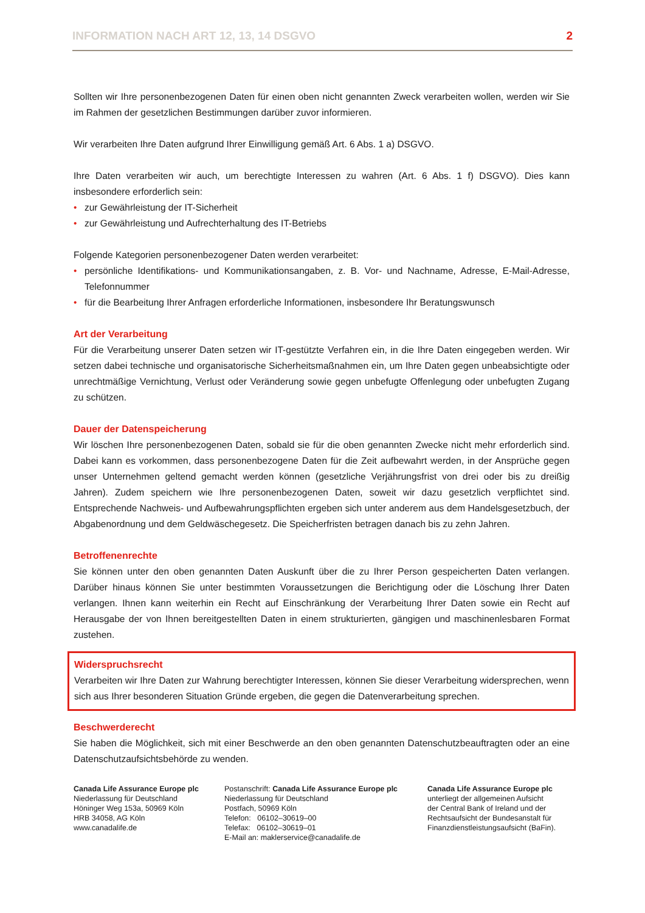INFORMATION NACH ART 12, 13, 14 DSGVO 2
Sollten wir Ihre personenbezogenen Daten für einen oben nicht genannten Zweck verarbeiten wollen, werden wir Sie im Rahmen der gesetzlichen Bestimmungen darüber zuvor informieren.
Wir verarbeiten Ihre Daten aufgrund Ihrer Einwilligung gemäß Art. 6 Abs. 1 a) DSGVO.
Ihre Daten verarbeiten wir auch, um berechtigte Interessen zu wahren (Art. 6 Abs. 1 f) DSGVO). Dies kann insbesondere erforderlich sein:
• zur Gewährleistung der IT-Sicherheit
• zur Gewährleistung und Aufrechterhaltung des IT-Betriebs
Folgende Kategorien personenbezogener Daten werden verarbeitet:
• persönliche Identifikations- und Kommunikationsangaben, z. B. Vor- und Nachname, Adresse, E-Mail-Adresse, Telefonnummer
• für die Bearbeitung Ihrer Anfragen erforderliche Informationen, insbesondere Ihr Beratungswunsch
Art der Verarbeitung
Für die Verarbeitung unserer Daten setzen wir IT-gestützte Verfahren ein, in die Ihre Daten eingegeben werden. Wir setzen dabei technische und organisatorische Sicherheitsmaßnahmen ein, um Ihre Daten gegen unbeabsichtigte oder unrechtmäßige Vernichtung, Verlust oder Veränderung sowie gegen unbefugte Offenlegung oder unbefugten Zugang zu schützen.
Dauer der Datenspeicherung
Wir löschen Ihre personenbezogenen Daten, sobald sie für die oben genannten Zwecke nicht mehr erforderlich sind. Dabei kann es vorkommen, dass personenbezogene Daten für die Zeit aufbewahrt werden, in der Ansprüche gegen unser Unternehmen geltend gemacht werden können (gesetzliche Verjährungsfrist von drei oder bis zu dreißig Jahren). Zudem speichern wie Ihre personenbezogenen Daten, soweit wir dazu gesetzlich verpflichtet sind. Entsprechende Nachweis- und Aufbewahrungspflichten ergeben sich unter anderem aus dem Handelsgesetzbuch, der Abgabenordnung und dem Geldwäschegesetz. Die Speicherfristen betragen danach bis zu zehn Jahren.
Betroffenenrechte
Sie können unter den oben genannten Daten Auskunft über die zu Ihrer Person gespeicherten Daten verlangen. Darüber hinaus können Sie unter bestimmten Voraussetzungen die Berichtigung oder die Löschung Ihrer Daten verlangen. Ihnen kann weiterhin ein Recht auf Einschränkung der Verarbeitung Ihrer Daten sowie ein Recht auf Herausgabe der von Ihnen bereitgestellten Daten in einem strukturierten, gängigen und maschinenlesbaren Format zustehen.
Widerspruchsrecht
Verarbeiten wir Ihre Daten zur Wahrung berechtigter Interessen, können Sie dieser Verarbeitung widersprechen, wenn sich aus Ihrer besonderen Situation Gründe ergeben, die gegen die Datenverarbeitung sprechen.
Beschwerderecht
Sie haben die Möglichkeit, sich mit einer Beschwerde an den oben genannten Datenschutzbeauftragten oder an eine Datenschutzaufsichtsbehörde zu wenden.
Canada Life Assurance Europe plc
Niederlassung für Deutschland
Höninger Weg 153a, 50969 Köln
HRB 34058, AG Köln
www.canadalife.de
Postanschrift: Canada Life Assurance Europe plc
Niederlassung für Deutschland
Postfach, 50969 Köln
Telefon: 06102–30619–00
Telefax: 06102–30619–01
E-Mail an: maklerservice@canadalife.de
Canada Life Assurance Europe plc
unterliegt der allgemeinen Aufsicht
der Central Bank of Ireland und der
Rechtsaufsicht der Bundesanstalt für
Finanzdienstleistungsaufsicht (BaFin).